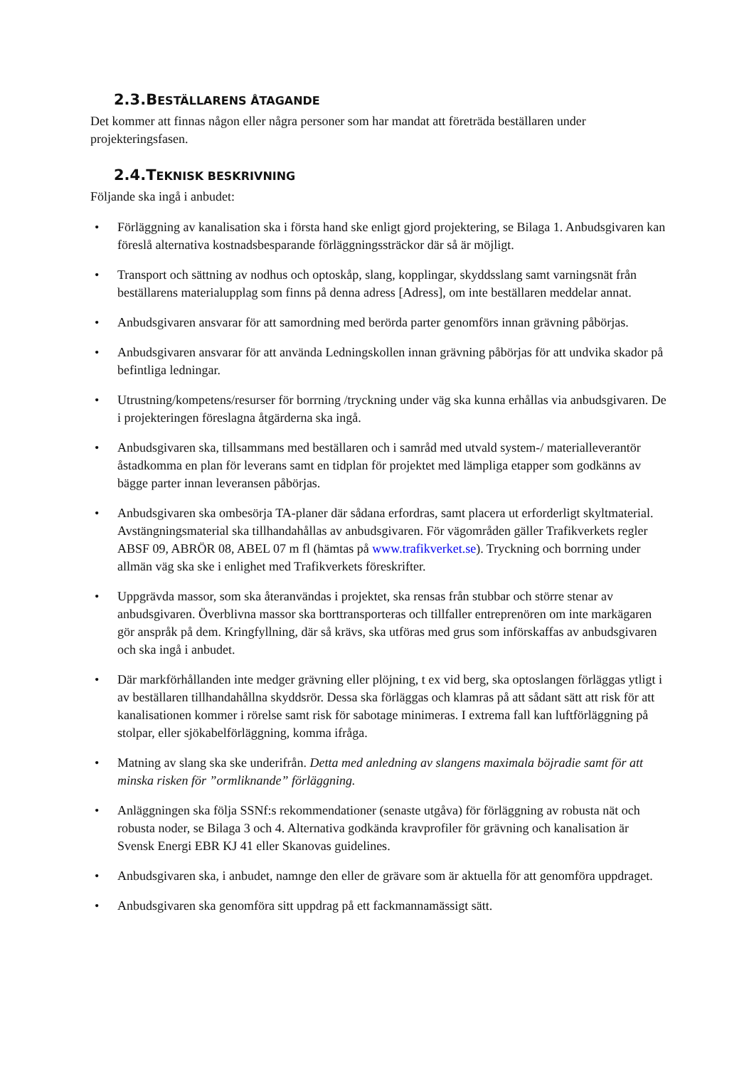2.3.BESTÄLLARENS ÅTAGANDE
Det kommer att finnas någon eller några personer som har mandat att företräda beställaren under projekteringsfasen.
2.4.TEKNISK BESKRIVNING
Följande ska ingå i anbudet:
• Förläggning av kanalisation ska i första hand ske enligt gjord projektering, se Bilaga 1. Anbudsgivaren kan föreslå alternativa kostnadsbesparande förläggningssträckor där så är möjligt.
• Transport och sättning av nodhus och optoskåp, slang, kopplingar, skyddsslang samt varningsnät från beställarens materialupplag som finns på denna adress [Adress], om inte beställaren meddelar annat.
• Anbudsgivaren ansvarar för att samordning med berörda parter genomförs innan grävning påbörjas.
• Anbudsgivaren ansvarar för att använda Ledningskollen innan grävning påbörjas för att undvika skador på befintliga ledningar.
• Utrustning/kompetens/resurser för borrning /tryckning under väg ska kunna erhållas via anbudsgivaren. De i projekteringen föreslagna åtgärderna ska ingå.
• Anbudsgivaren ska, tillsammans med beställaren och i samråd med utvald system-/ materialleverantör åstadkomma en plan för leverans samt en tidplan för projektet med lämpliga etapper som godkänns av bägge parter innan leveransen påbörjas.
• Anbudsgivaren ska ombesörja TA-planer där sådana erfordras, samt placera ut erforderligt skyltmaterial. Avstängningsmaterial ska tillhandahållas av anbudsgivaren. För vägområden gäller Trafikverkets regler ABSF 09, ABRÖR 08, ABEL 07 m fl (hämtas på www.trafikverket.se). Tryckning och borrning under allmän väg ska ske i enlighet med Trafikverkets föreskrifter.
• Uppgrävda massor, som ska återanvändas i projektet, ska rensas från stubbar och större stenar av anbudsgivaren. Överblivna massor ska borttransporteras och tillfaller entreprenören om inte markägaren gör anspråk på dem. Kringfyllning, där så krävs, ska utföras med grus som införskaffas av anbudsgivaren och ska ingå i anbudet.
• Där markförhållanden inte medger grävning eller plöjning, t ex vid berg, ska optoslangen förläggas ytligt i av beställaren tillhandahållna skyddsrör. Dessa ska förläggas och klamras på att sådant sätt att risk för att kanalisationen kommer i rörelse samt risk för sabotage minimeras. I extrema fall kan luftförläggning på stolpar, eller sjökabelförläggning, komma ifråga.
• Matning av slang ska ske underifrån. Detta med anledning av slangens maximala böjradie samt för att minska risken för ”ormliknande” förläggning.
• Anläggningen ska följa SSNf:s rekommendationer (senaste utgåva) för förläggning av robusta nät och robusta noder, se Bilaga 3 och 4. Alternativa godkända kravprofiler för grävning och kanalisation är Svensk Energi EBR KJ 41 eller Skanovas guidelines.
• Anbudsgivaren ska, i anbudet, namnge den eller de grävare som är aktuella för att genomföra uppdraget.
• Anbudsgivaren ska genomföra sitt uppdrag på ett fackmannamässigt sätt.